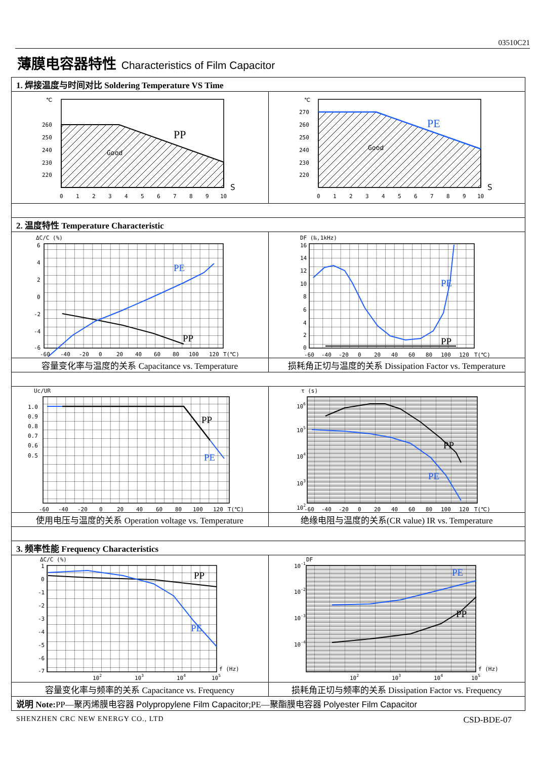03510C21
薄膜电容器特性 Characteristics of Film Capacitor
| 1. 焊接温度与时间对比 Soldering Temperature VS Time | |
| ℃ 260 250 240 230 220 PP Good 0 1 2 3 4 5 6 7 8 9 10 S | ℃ 270 260 250 240 230 220 PE Good 0 1 2 3 4 5 6 7 8 9 10 S |
| 2. 温度特性 Temperature Characteristic | |
| ΔC/C (%) 6 4 2 0 -2 -4 -6 PE PP -60 -40 -20 0 20 40 60 80 100 120 T(℃) | DF (‰,1kHz) 16 14 12 10 8 6 4 2 0 PE PP -60 -40 -20 0 20 40 60 80 100 120 T(℃) |
| 容量变化率与温度的关系 Capacitance vs. Temperature | 损耗角正切与温度的关系 Dissipation Factor vs. Temperature |
| Uc/UR 1.0 0.9 0.8 0.7 0.6 0.5 PP PE -60 -40 -20 0 20 40 60 80 100 120 T(℃) | τ (s) 10 6 10 5 10 4 10 3 10 2 PP PE -60 -40 -20 0 20 40 60 80 100 120 T(℃) |
| 使用电压与温度的关系 Operation voltage vs. Temperature | 绝缘电阻与温度的关系(CR value) IR vs. Temperature |
| 3. 频率性能 Frequency Characteristics | |
| ΔC/C (%) 1 0 -1 -2 -3 -4 -5 -6 -7 PP PE f (Hz) 10 2 10 3 10 4 10 5 | DF 10 -1 10 -2 10 -3 10 -4 PE PP f (Hz) 10 2 10 3 10 4 10 5 |
| 容量变化率与频率的关系 Capacitance vs. Frequency | 损耗角正切与频率的关系 Dissipation Factor vs. Frequency |
| 说明 Note: PP—聚丙烯膜电容器 Polypropylene Film Capacitor ;PE—聚酯膜电容器 Polyester Film Capacitor | |
SHENZHEN CRC NEW ENERGY CO., LTD CSD-BDE-07